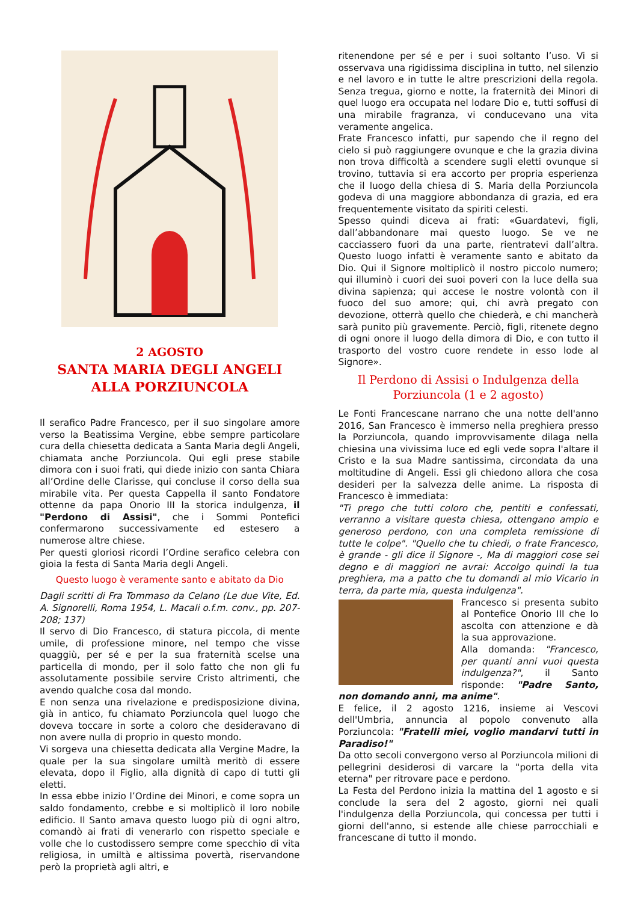2 AGOSTO
SANTA MARIA DEGLI ANGELI
ALLA PORZIUNCOLA
Il serafico Padre Francesco, per il suo singolare amore verso la Beatissima Vergine, ebbe sempre particolare cura della chiesetta dedicata a Santa Maria degli Angeli, chiamata anche Porziuncola. Qui egli prese stabile dimora con i suoi frati, qui diede inizio con santa Chiara all’Ordine delle Clarisse, qui concluse il corso della sua mirabile vita. Per questa Cappella il santo Fondatore ottenne da papa Onorio III la storica indulgenza, il "Perdono di Assisi", che i Sommi Pontefici confermarono successivamente ed estesero a numerose altre chiese.
Per questi gloriosi ricordi l’Ordine serafico celebra con gioia la festa di Santa Maria degli Angeli.
Questo luogo è veramente santo e abitato da Dio
Dagli scritti di Fra Tommaso da Celano (Le due Vite, Ed. A. Signorelli, Roma 1954, L. Macali o.f.m. conv., pp. 207-208; 137)
Il servo di Dio Francesco, di statura piccola, di mente umile, di professione minore, nel tempo che visse quaggiù, per sé e per la sua fraternità scelse una particella di mondo, per il solo fatto che non gli fu assolutamente possibile servire Cristo altrimenti, che avendo qualche cosa dal mondo.
E non senza una rivelazione e predisposizione divina, già in antico, fu chiamato Porziuncola quel luogo che doveva toccare in sorte a coloro che desideravano di non avere nulla di proprio in questo mondo.
Vi sorgeva una chiesetta dedicata alla Vergine Madre, la quale per la sua singolare umiltà meritò di essere elevata, dopo il Figlio, alla dignità di capo di tutti gli eletti.
In essa ebbe inizio l’Ordine dei Minori, e come sopra un saldo fondamento, crebbe e si moltiplicò il loro nobile edificio. Il Santo amava questo luogo più di ogni altro, comandò ai frati di venerarlo con rispetto speciale e volle che lo custodissero sempre come specchio di vita religiosa, in umiltà e altissima povertà, riservandone però la proprietà agli altri, e
ritenendone per sé e per i suoi soltanto l’uso. Vi si osservava una rigidissima disciplina in tutto, nel silenzio e nel lavoro e in tutte le altre prescrizioni della regola. Senza tregua, giorno e notte, la fraternità dei Minori di quel luogo era occupata nel lodare Dio e, tutti soffusi di una mirabile fragranza, vi conducevano una vita veramente angelica.
Frate Francesco infatti, pur sapendo che il regno del cielo si può raggiungere ovunque e che la grazia divina non trova difficoltà a scendere sugli eletti ovunque si trovino, tuttavia si era accorto per propria esperienza che il luogo della chiesa di S. Maria della Porziuncola godeva di una maggiore abbondanza di grazia, ed era frequentemente visitato da spiriti celesti.
Spesso quindi diceva ai frati: «Guardatevi, figli, dall’abbandonare mai questo luogo. Se ve ne cacciassero fuori da una parte, rientratevi dall’altra. Questo luogo infatti è veramente santo e abitato da Dio. Qui il Signore moltiplicò il nostro piccolo numero; qui illuminò i cuori dei suoi poveri con la luce della sua divina sapienza; qui accese le nostre volontà con il fuoco del suo amore; qui, chi avrà pregato con devozione, otterrà quello che chiederà, e chi mancherà sarà punito più gravemente. Perciò, figli, ritenete degno di ogni onore il luogo della dimora di Dio, e con tutto il trasporto del vostro cuore rendete in esso lode al Signore».
Il Perdono di Assisi o Indulgenza della Porziuncola (1 e 2 agosto)
Le Fonti Francescane narrano che una notte dell'anno 2016, San Francesco è immerso nella preghiera presso la Porziuncola, quando improvvisamente dilaga nella chiesina una vivissima luce ed egli vede sopra l'altare il Cristo e la sua Madre santissima, circondata da una moltitudine di Angeli. Essi gli chiedono allora che cosa desideri per la salvezza delle anime. La risposta di Francesco è immediata:
"Ti prego che tutti coloro che, pentiti e confessati, verranno a visitare questa chiesa, ottengano ampio e generoso perdono, con una completa remissione di tutte le colpe". "Quello che tu chiedi, o frate Francesco, è grande - gli dice il Signore -, Ma di maggiori cose sei degno e di maggiori ne avrai: Accolgo quindi la tua preghiera, ma a patto che tu domandi al mio Vicario in terra, da parte mia, questa indulgenza".
Francesco si presenta subito al Pontefice Onorio III che lo ascolta con attenzione e dà la sua approvazione.
Alla domanda: "Francesco, per quanti anni vuoi questa indulgenza?", il Santo risponde: "Padre Santo, non domando anni, ma anime".
E felice, il 2 agosto 1216, insieme ai Vescovi dell'Umbria, annuncia al popolo convenuto alla Porziuncola: "Fratelli miei, voglio mandarvi tutti in Paradiso!"
Da otto secoli convergono verso al Porziuncola milioni di pellegrini desiderosi di varcare la "porta della vita eterna" per ritrovare pace e perdono.
La Festa del Perdono inizia la mattina del 1 agosto e si conclude la sera del 2 agosto, giorni nei quali l'indulgenza della Porziuncola, qui concessa per tutti i giorni dell'anno, si estende alle chiese parrocchiali e francescane di tutto il mondo.